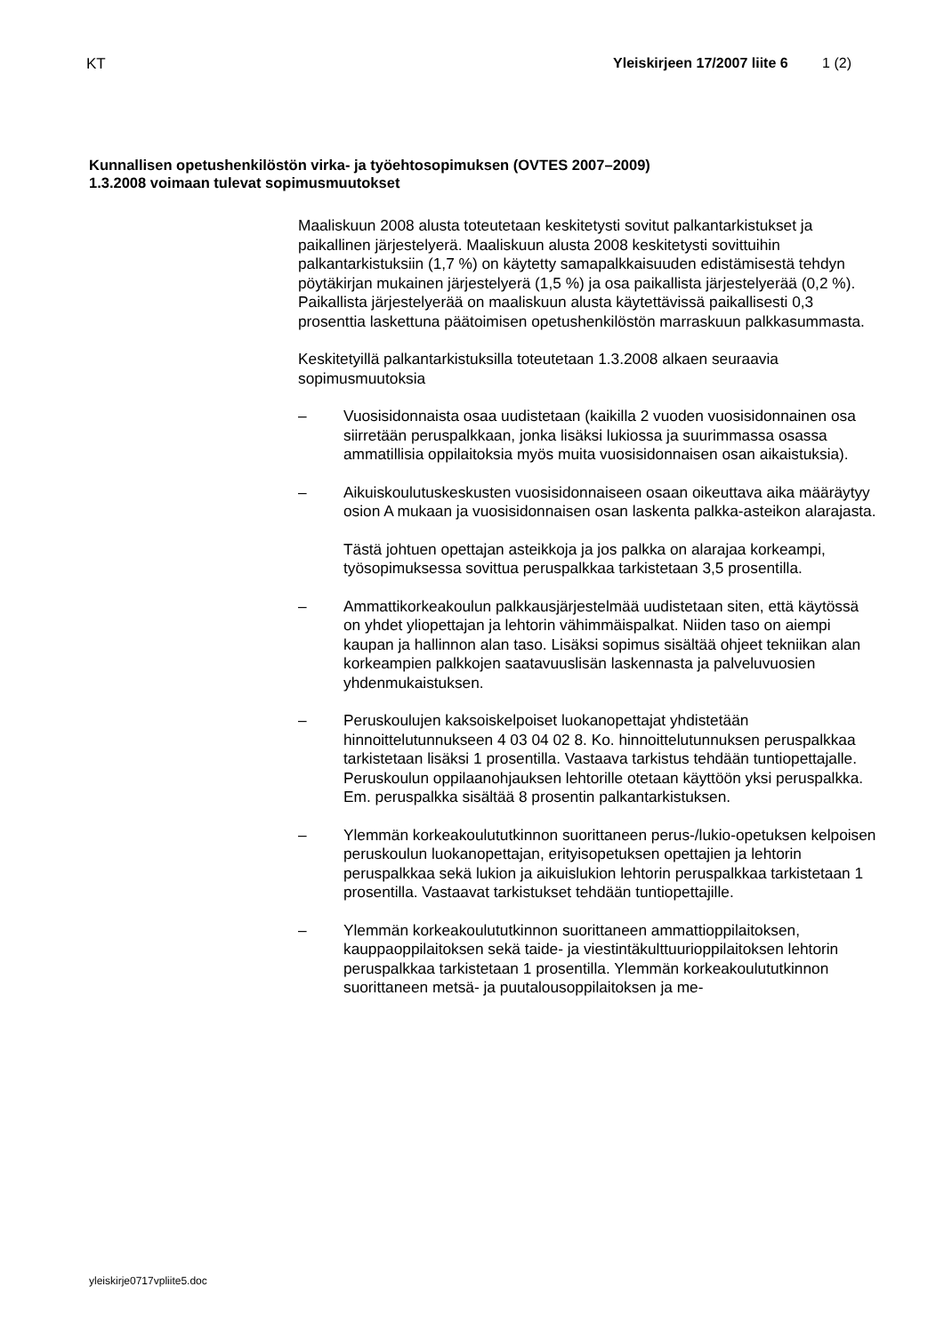KT Yleiskirjeen 17/2007 liite 6 1 (2)
Kunnallisen opetushenkilöstön virka- ja työehtosopimuksen (OVTES 2007–2009)
1.3.2008 voimaan tulevat sopimusmuutokset
Maaliskuun 2008 alusta toteutetaan keskitetysti sovitut palkantarkistukset ja paikallinen järjestelyerä. Maaliskuun alusta 2008 keskitetysti sovittuihin palkantarkistuksiin (1,7 %) on käytetty samapalkkaisuuden edistämisestä tehdyn pöytäkirjan mukainen järjestelyerä (1,5 %) ja osa paikallista järjestelyerää (0,2 %). Paikallista järjestelyerää on maaliskuun alusta käytettävissä paikallisesti 0,3 prosenttia laskettuna päätoimisen opetushenkilöstön marraskuun palkkasummasta.
Keskitetyillä palkantarkistuksilla toteutetaan 1.3.2008 alkaen seuraavia sopimusmuutoksia
– Vuosisidonnaista osaa uudistetaan (kaikilla 2 vuoden vuosisidonnainen osa siirretään peruspalkkaan, jonka lisäksi lukiossa ja suurimmassa osassa ammatillisia oppilaitoksia myös muita vuosisidonnaisen osan aikaistuksia).
– Aikuiskoulutuskeskusten vuosisidonnaiseen osaan oikeuttava aika määräytyy osion A mukaan ja vuosisidonnaisen osan laskenta palkka-asteikon alarajasta.
Tästä johtuen opettajan asteikkoja ja jos palkka on alarajaa korkeampi, työsopimuksessa sovittua peruspalkkaa tarkistetaan 3,5 prosentilla.
– Ammattikorkeakoulun palkkausjärjestelmää uudistetaan siten, että käytössä on yhdet yliopettajan ja lehtorin vähimmäispalkat. Niiden taso on aiempi kaupan ja hallinnon alan taso. Lisäksi sopimus sisältää ohjeet tekniikan alan korkeampien palkkojen saatavuuslisän laskennasta ja palveluvuosien yhdenmukaistuksen.
– Peruskoulujen kaksoiskelpoiset luokanopettajat yhdistetään hinnoittelutunnukseen 4 03 04 02 8. Ko. hinnoittelutunnuksen peruspalkkaa tarkistetaan lisäksi 1 prosentilla. Vastaava tarkistus tehdään tuntiopettajalle. Peruskoulun oppilaanohjauksen lehtorille otetaan käyttöön yksi peruspalkka. Em. peruspalkka sisältää 8 prosentin palkantarkistuksen.
– Ylemmän korkeakoulututkinnon suorittaneen perus-/lukio-opetuksen kelpoisen peruskoulun luokanopettajan, erityisopetuksen opettajien ja lehtorin peruspalkkaa sekä lukion ja aikuislukion lehtorin peruspalkkaa tarkistetaan 1 prosentilla. Vastaavat tarkistukset tehdään tuntiopettajille.
– Ylemmän korkeakoulututkinnon suorittaneen ammattioppilaitoksen, kauppaoppilaitoksen sekä taide- ja viestintäkulttuurioppilaitoksen lehtorin peruspalkkaa tarkistetaan 1 prosentilla. Ylemmän korkeakoulututkinnon suorittaneen metsä- ja puutalousoppilaitoksen ja me-
yleiskirje0717vpliite5.doc